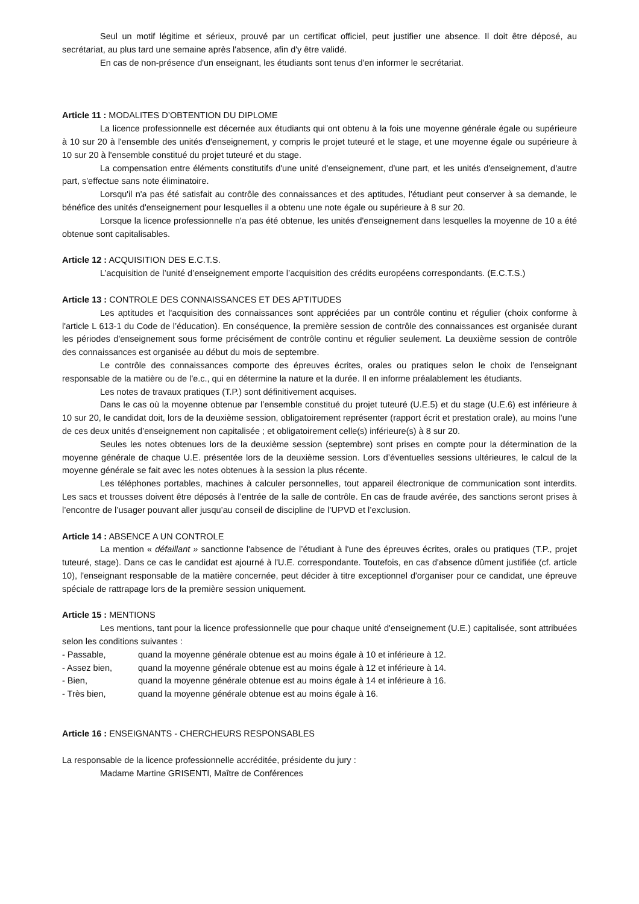Seul un motif légitime et sérieux, prouvé par un certificat officiel, peut justifier une absence. Il doit être déposé, au secrétariat, au plus tard une semaine après l'absence, afin d'y être validé.
En cas de non-présence d'un enseignant, les étudiants sont tenus d'en informer le secrétariat.
Article 11 : MODALITES D’OBTENTION DU DIPLOME
La licence professionnelle est décernée aux étudiants qui ont obtenu à la fois une moyenne générale égale ou supérieure à 10 sur 20 à l'ensemble des unités d'enseignement, y compris le projet tuteuré et le stage, et une moyenne égale ou supérieure à 10 sur 20 à l'ensemble constitué du projet tuteuré et du stage.
La compensation entre éléments constitutifs d'une unité d'enseignement, d'une part, et les unités d'enseignement, d'autre part, s'effectue sans note éliminatoire.
Lorsqu'il n'a pas été satisfait au contrôle des connaissances et des aptitudes, l'étudiant peut conserver à sa demande, le bénéfice des unités d'enseignement pour lesquelles il a obtenu une note égale ou supérieure à 8 sur 20.
Lorsque la licence professionnelle n'a pas été obtenue, les unités d'enseignement dans lesquelles la moyenne de 10 a été obtenue sont capitalisables.
Article 12 : ACQUISITION DES E.C.T.S.
L’acquisition de l’unité d’enseignement emporte l’acquisition des crédits européens correspondants. (E.C.T.S.)
Article 13 : CONTROLE DES CONNAISSANCES ET DES APTITUDES
Les aptitudes et l'acquisition des connaissances sont appréciées par un contrôle continu et régulier (choix conforme à l'article L 613-1 du Code de l’éducation). En conséquence, la première session de contrôle des connaissances est organisée durant les périodes d'enseignement sous forme précisément de contrôle continu et régulier seulement. La deuxième session de contrôle des connaissances est organisée au début du mois de septembre.
Le contrôle des connaissances comporte des épreuves écrites, orales ou pratiques selon le choix de l'enseignant responsable de la matière ou de l'e.c., qui en détermine la nature et la durée. Il en informe préalablement les étudiants.
Les notes de travaux pratiques (T.P.) sont définitivement acquises.
Dans le cas où la moyenne obtenue par l’ensemble constitué du projet tuteuré (U.E.5) et du stage (U.E.6) est inférieure à 10 sur 20, le candidat doit, lors de la deuxième session, obligatoirement représenter (rapport écrit et prestation orale), au moins l’une de ces deux unités d’enseignement non capitalisée ; et obligatoirement celle(s) inférieure(s) à 8 sur 20.
Seules les notes obtenues lors de la deuxième session (septembre) sont prises en compte pour la détermination de la moyenne générale de chaque U.E. présentée lors de la deuxième session. Lors d’éventuelles sessions ultérieures, le calcul de la moyenne générale se fait avec les notes obtenues à la session la plus récente.
Les téléphones portables, machines à calculer personnelles, tout appareil électronique de communication sont interdits. Les sacs et trousses doivent être déposés à l’entrée de la salle de contrôle. En cas de fraude avérée, des sanctions seront prises à l’encontre de l’usager pouvant aller jusqu’au conseil de discipline de l’UPVD et l’exclusion.
Article 14 : ABSENCE A UN CONTROLE
La mention « défaillant » sanctionne l'absence de l’étudiant à l'une des épreuves écrites, orales ou pratiques (T.P., projet tuteuré, stage). Dans ce cas le candidat est ajourné à l'U.E. correspondante. Toutefois, en cas d'absence dûment justifiée (cf. article 10), l'enseignant responsable de la matière concernée, peut décider à titre exceptionnel d'organiser pour ce candidat, une épreuve spéciale de rattrapage lors de la première session uniquement.
Article 15 : MENTIONS
Les mentions, tant pour la licence professionnelle que pour chaque unité d'enseignement (U.E.) capitalisée, sont attribuées selon les conditions suivantes :
- Passable, quand la moyenne générale obtenue est au moins égale à 10 et inférieure à 12.
- Assez bien, quand la moyenne générale obtenue est au moins égale à 12 et inférieure à 14.
- Bien, quand la moyenne générale obtenue est au moins égale à 14 et inférieure à 16.
- Très bien, quand la moyenne générale obtenue est au moins égale à 16.
Article 16 : ENSEIGNANTS - CHERCHEURS RESPONSABLES
La responsable de la licence professionnelle accréditée, présidente du jury :
Madame Martine GRISENTI, Maître de Conférences